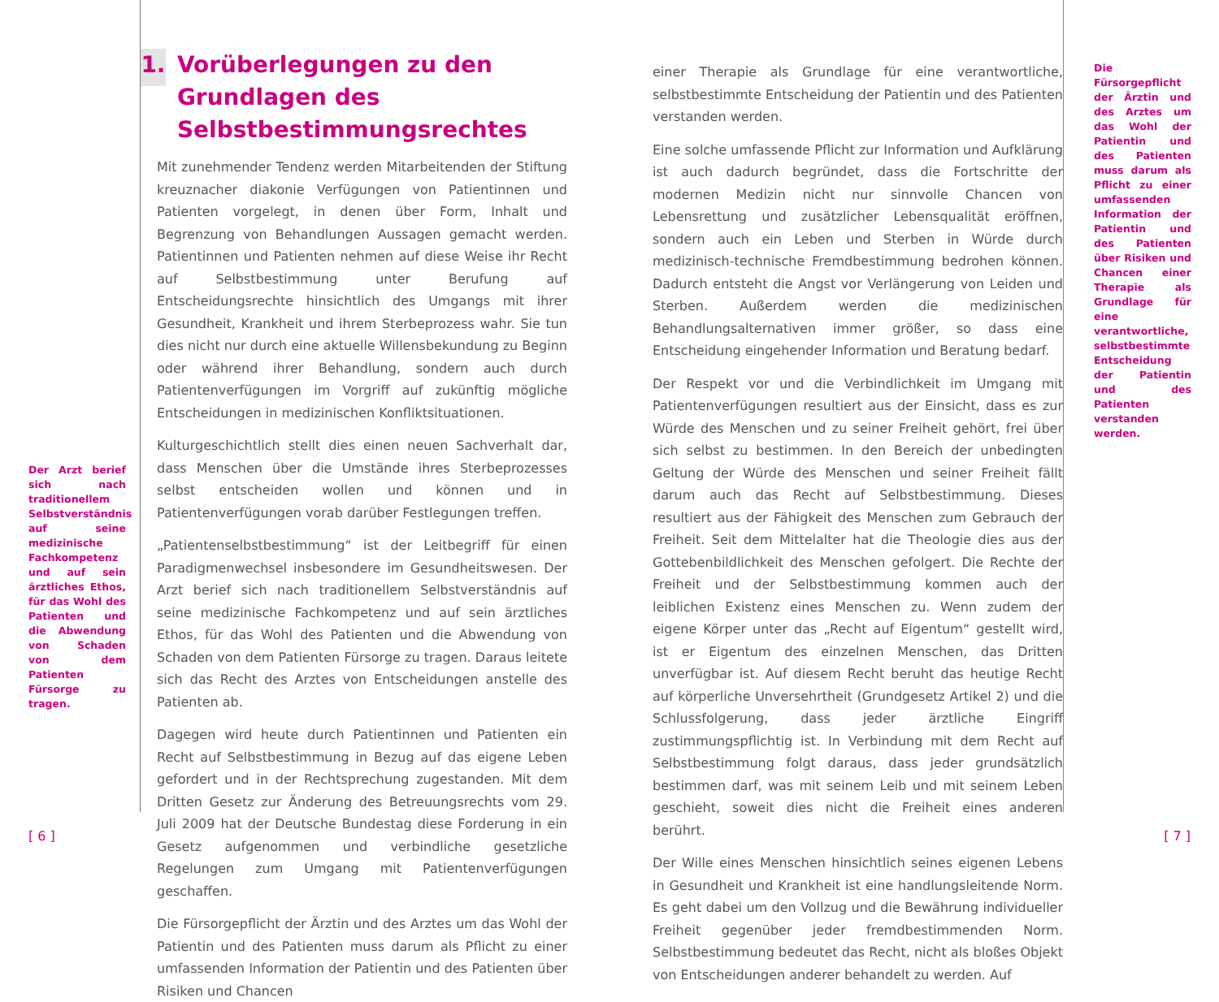Der Arzt berief sich nach traditionellem Selbstverständnis auf seine medizinische Fachkompetenz und auf sein ärztliches Ethos, für das Wohl des Patienten und die Abwendung von Schaden von dem Patienten Fürsorge zu tragen.
1. Vorüberlegungen zu den Grundlagen des Selbstbestimmungsrechtes
Mit zunehmender Tendenz werden Mitarbeitenden der Stiftung kreuznacher diakonie Verfügungen von Patientinnen und Patienten vorgelegt, in denen über Form, Inhalt und Begrenzung von Behandlungen Aussagen gemacht werden. Patientinnen und Patienten nehmen auf diese Weise ihr Recht auf Selbstbestimmung unter Berufung auf Entscheidungsrechte hinsichtlich des Umgangs mit ihrer Gesundheit, Krankheit und ihrem Sterbeprozess wahr. Sie tun dies nicht nur durch eine aktuelle Willensbekundung zu Beginn oder während ihrer Behandlung, sondern auch durch Patientenverfügungen im Vorgriff auf zukünftig mögliche Entscheidungen in medizinischen Konfliktsituationen.
Kulturgeschichtlich stellt dies einen neuen Sachverhalt dar, dass Menschen über die Umstände ihres Sterbeprozesses selbst entscheiden wollen und können und in Patientenverfügungen vorab darüber Festlegungen treffen.
„Patientenselbstbestimmung“ ist der Leitbegriff für einen Paradigmenwechsel insbesondere im Gesundheitswesen. Der Arzt berief sich nach traditionellem Selbstverständnis auf seine medizinische Fachkompetenz und auf sein ärztliches Ethos, für das Wohl des Patienten und die Abwendung von Schaden von dem Patienten Fürsorge zu tragen. Daraus leitete sich das Recht des Arztes von Entscheidungen anstelle des Patienten ab.
Dagegen wird heute durch Patientinnen und Patienten ein Recht auf Selbstbestimmung in Bezug auf das eigene Leben gefordert und in der Rechtsprechung zugestanden. Mit dem Dritten Gesetz zur Änderung des Betreuungsrechts vom 29. Juli 2009 hat der Deutsche Bundestag diese Forderung in ein Gesetz aufgenommen und verbindliche gesetzliche Regelungen zum Umgang mit Patientenverfügungen geschaffen.
Die Fürsorgepflicht der Ärztin und des Arztes um das Wohl der Patientin und des Patienten muss darum als Pflicht zu einer umfassenden Information der Patientin und des Patienten über Risiken und Chancen
einer Therapie als Grundlage für eine verantwortliche, selbstbestimmte Entscheidung der Patientin und des Patienten verstanden werden.
Eine solche umfassende Pflicht zur Information und Aufklärung ist auch dadurch begründet, dass die Fortschritte der modernen Medizin nicht nur sinnvolle Chancen von Lebensrettung und zusätzlicher Lebensqualität eröffnen, sondern auch ein Leben und Sterben in Würde durch medizinisch-technische Fremdbestimmung bedrohen können. Dadurch entsteht die Angst vor Verlängerung von Leiden und Sterben. Außerdem werden die medizinischen Behandlungsalternativen immer größer, so dass eine Entscheidung eingehender Information und Beratung bedarf.
Der Respekt vor und die Verbindlichkeit im Umgang mit Patientenverfügungen resultiert aus der Einsicht, dass es zur Würde des Menschen und zu seiner Freiheit gehört, frei über sich selbst zu bestimmen. In den Bereich der unbedingten Geltung der Würde des Menschen und seiner Freiheit fällt darum auch das Recht auf Selbstbestimmung. Dieses resultiert aus der Fähigkeit des Menschen zum Gebrauch der Freiheit. Seit dem Mittelalter hat die Theologie dies aus der Gottebenbildlichkeit des Menschen gefolgert. Die Rechte der Freiheit und der Selbstbestimmung kommen auch der leiblichen Existenz eines Menschen zu. Wenn zudem der eigene Körper unter das „Recht auf Eigentum“ gestellt wird, ist er Eigentum des einzelnen Menschen, das Dritten unverfügbar ist. Auf diesem Recht beruht das heutige Recht auf körperliche Unversehrtheit (Grundgesetz Artikel 2) und die Schlussfolgerung, dass jeder ärztliche Eingriff zustimmungspflichtig ist. In Verbindung mit dem Recht auf Selbstbestimmung folgt daraus, dass jeder grundsätzlich bestimmen darf, was mit seinem Leib und mit seinem Leben geschieht, soweit dies nicht die Freiheit eines anderen berührt.
Der Wille eines Menschen hinsichtlich seines eigenen Lebens in Gesundheit und Krankheit ist eine handlungsleitende Norm. Es geht dabei um den Vollzug und die Bewährung individueller Freiheit gegenüber jeder fremdbestimmenden Norm. Selbstbestimmung bedeutet das Recht, nicht als bloßes Objekt von Entscheidungen anderer behandelt zu werden. Auf
Die Fürsorgepflicht der Ärztin und des Arztes um das Wohl der Patientin und des Patienten muss darum als Pflicht zu einer umfassenden Information der Patientin und des Patienten über Risiken und Chancen einer Therapie als Grundlage für eine verantwortliche, selbstbestimmte Entscheidung der Patientin und des Patienten verstanden werden.
[ 6 ] [ 7 ]